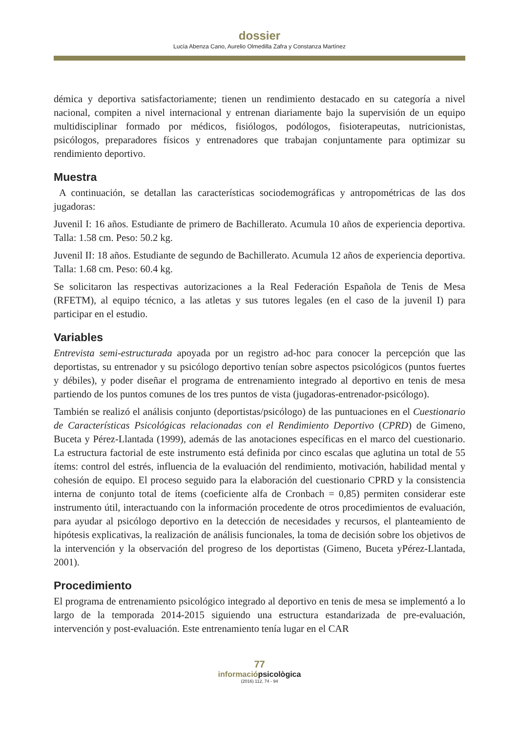dossier
Lucía Abenza Cano, Aurelio Olmedilla Zafra y Constanza Martínez
démica y deportiva satisfactoriamente; tienen un rendimiento destacado en su categoría a nivel nacional, compiten a nivel internacional y entrenan diariamente bajo la supervisión de un equipo multidisciplinar formado por médicos, fisiólogos, podólogos, fisioterapeutas, nutricionistas, psicólogos, preparadores físicos y entrenadores que trabajan conjuntamente para optimizar su rendimiento deportivo.
Muestra
A continuación, se detallan las características sociodemográficas y antropométricas de las dos jugadoras:
Juvenil I: 16 años. Estudiante de primero de Bachillerato. Acumula 10 años de experiencia deportiva. Talla: 1.58 cm. Peso: 50.2 kg.
Juvenil II: 18 años. Estudiante de segundo de Bachillerato. Acumula 12 años de experiencia deportiva. Talla: 1.68 cm. Peso: 60.4 kg.
Se solicitaron las respectivas autorizaciones a la Real Federación Española de Tenis de Mesa (RFETM), al equipo técnico, a las atletas y sus tutores legales (en el caso de la juvenil I) para participar en el estudio.
Variables
Entrevista semi-estructurada apoyada por un registro ad-hoc para conocer la percepción que las deportistas, su entrenador y su psicólogo deportivo tenían sobre aspectos psicoló­gicos (puntos fuertes y débiles), y poder diseñar el programa de entrenamiento integrado al deportivo en tenis de mesa partiendo de los puntos comunes de los tres puntos de vista (jugadoras-entrenador-psicólogo).
También se realizó el análisis conjunto (deportistas/psicólogo) de las puntuaciones en el Cuestionario de Características Psicológicas relacionadas con el Rendimiento Deportivo (CPRD) de Gimeno, Buceta y Pérez-Llantada (1999), además de las anotaciones específicas en el marco del cuestionario. La estructura factorial de este instrumento está definida por cinco escalas que aglutina un total de 55 ítems: control del estrés, influencia de la evalua­ción del rendimiento, motivación, habilidad mental y cohesión de equipo. El proceso se­guido para la elaboración del cuestionario CPRD y la consistencia interna de conjunto total de ítems (coeficiente alfa de Cronbach = 0,85) permiten considerar este instrumento útil, interactuando con la información procedente de otros procedimientos de evaluación, para ayudar al psicólogo deportivo en la detección de necesidades y recursos, el planteamiento de hipótesis explicativas, la realización de análisis funcionales, la toma de decisión sobre los objetivos de la intervención y la observación del progreso de los deportistas (Gimeno, Buceta yPérez-Llantada, 2001).
Procedimiento
El programa de entrenamiento psicológico integrado al deportivo en tenis de mesa se im­plementó a lo largo de la temporada 2014-2015 siguiendo una estructura estandarizada de pre-evaluación, intervención y post-evaluación. Este entrenamiento tenía lugar en el CAR
77
informaciópsicològica
(2016) 112, 74 - 94